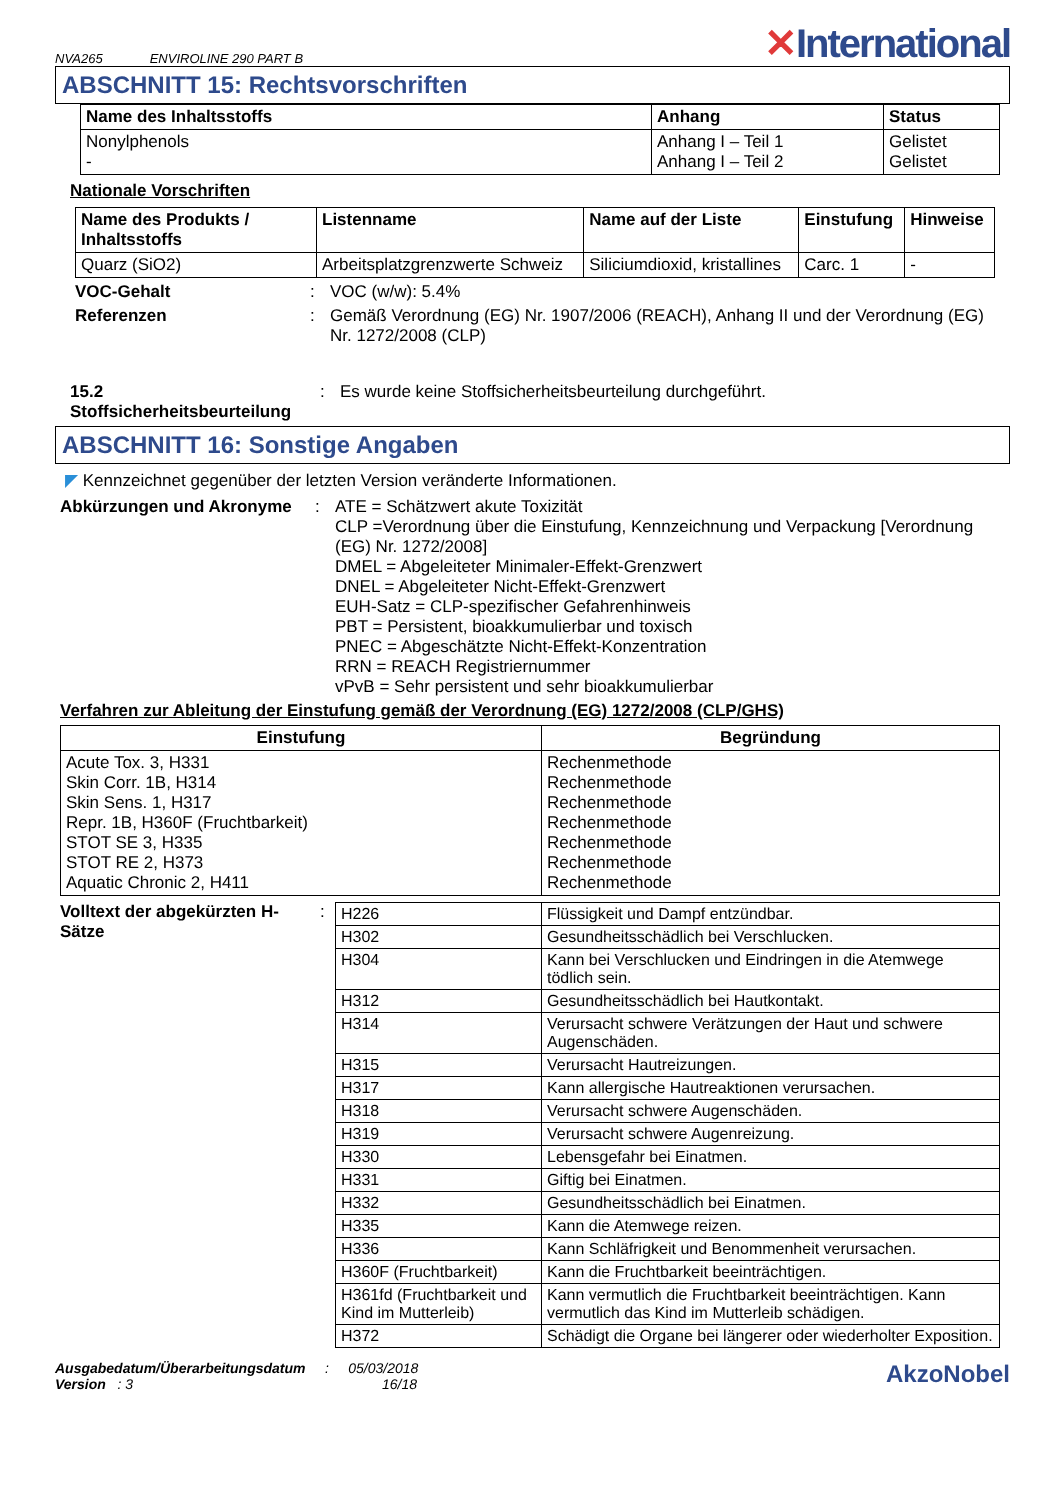NVA265 ENVIROLINE 290 PART B
✕International
ABSCHNITT 15: Rechtsvorschriften
| Name des Inhaltsstoffs | Anhang | Status |
| --- | --- | --- |
| Nonylphenols - | Anhang I – Teil 1 Anhang I – Teil 2 | Gelistet Gelistet |
Nationale Vorschriften
| Name des Produkts / Inhaltsstoffs | Listenname | Name auf der Liste | Einstufung | Hinweise |
| --- | --- | --- | --- | --- |
| Quarz (SiO2) | Arbeitsplatzgrenzwerte Schweiz | Siliciumdioxid, kristallines | Carc. 1 | - |
VOC-Gehalt: VOC (w/w): 5.4%
Referenzen: Gemäß Verordnung (EG) Nr. 1907/2006 (REACH), Anhang II und der Verordnung (EG) Nr. 1272/2008 (CLP)
15.2 Stoffsicherheitsbeurteilung: Es wurde keine Stoffsicherheitsbeurteilung durchgeführt.
ABSCHNITT 16: Sonstige Angaben
◤ Kennzeichnet gegenüber der letzten Version veränderte Informationen.
Abkürzungen und Akronyme: ATE = Schätzwert akute Toxizität
CLP =Verordnung über die Einstufung, Kennzeichnung und Verpackung [Verordnung (EG) Nr. 1272/2008]
DMEL = Abgeleiteter Minimaler-Effekt-Grenzwert
DNEL = Abgeleiteter Nicht-Effekt-Grenzwert
EUH-Satz = CLP-spezifischer Gefahrenhinweis
PBT = Persistent, bioakkumulierbar und toxisch
PNEC = Abgeschätzte Nicht-Effekt-Konzentration
RRN = REACH Registriernummer
vPvB = Sehr persistent und sehr bioakkumulierbar
Verfahren zur Ableitung der Einstufung gemäß der Verordnung (EG) 1272/2008 (CLP/GHS)
| Einstufung | Begründung |
| --- | --- |
| Acute Tox. 3, H331 Skin Corr. 1B, H314 Skin Sens. 1, H317 Repr. 1B, H360F (Fruchtbarkeit) STOT SE 3, H335 STOT RE 2, H373 Aquatic Chronic 2, H411 | Rechenmethode Rechenmethode Rechenmethode Rechenmethode Rechenmethode Rechenmethode Rechenmethode |
Volltext der abgekürzten H-Sätze
:
| H226 | Flüssigkeit und Dampf entzündbar. |
| H302 | Gesundheitsschädlich bei Verschlucken. |
| H304 | Kann bei Verschlucken und Eindringen in die Atemwege tödlich sein. |
| H312 | Gesundheitsschädlich bei Hautkontakt. |
| H314 | Verursacht schwere Verätzungen der Haut und schwere Augenschäden. |
| H315 | Verursacht Hautreizungen. |
| H317 | Kann allergische Hautreaktionen verursachen. |
| H318 | Verursacht schwere Augenschäden. |
| H319 | Verursacht schwere Augenreizung. |
| H330 | Lebensgefahr bei Einatmen. |
| H331 | Giftig bei Einatmen. |
| H332 | Gesundheitsschädlich bei Einatmen. |
| H335 | Kann die Atemwege reizen. |
| H336 | Kann Schläfrigkeit und Benommenheit verursachen. |
| H360F (Fruchtbarkeit) | Kann die Fruchtbarkeit beeinträchtigen. |
| H361fd (Fruchtbarkeit und Kind im Mutterleib) | Kann vermutlich die Fruchtbarkeit beeinträchtigen. Kann vermutlich das Kind im Mutterleib schädigen. |
| H372 | Schädigt die Organe bei längerer oder wiederholter Exposition. |
Ausgabedatum/Überarbeitungsdatum : 05/03/2018
Version : 3 16/18
AkzoNobel